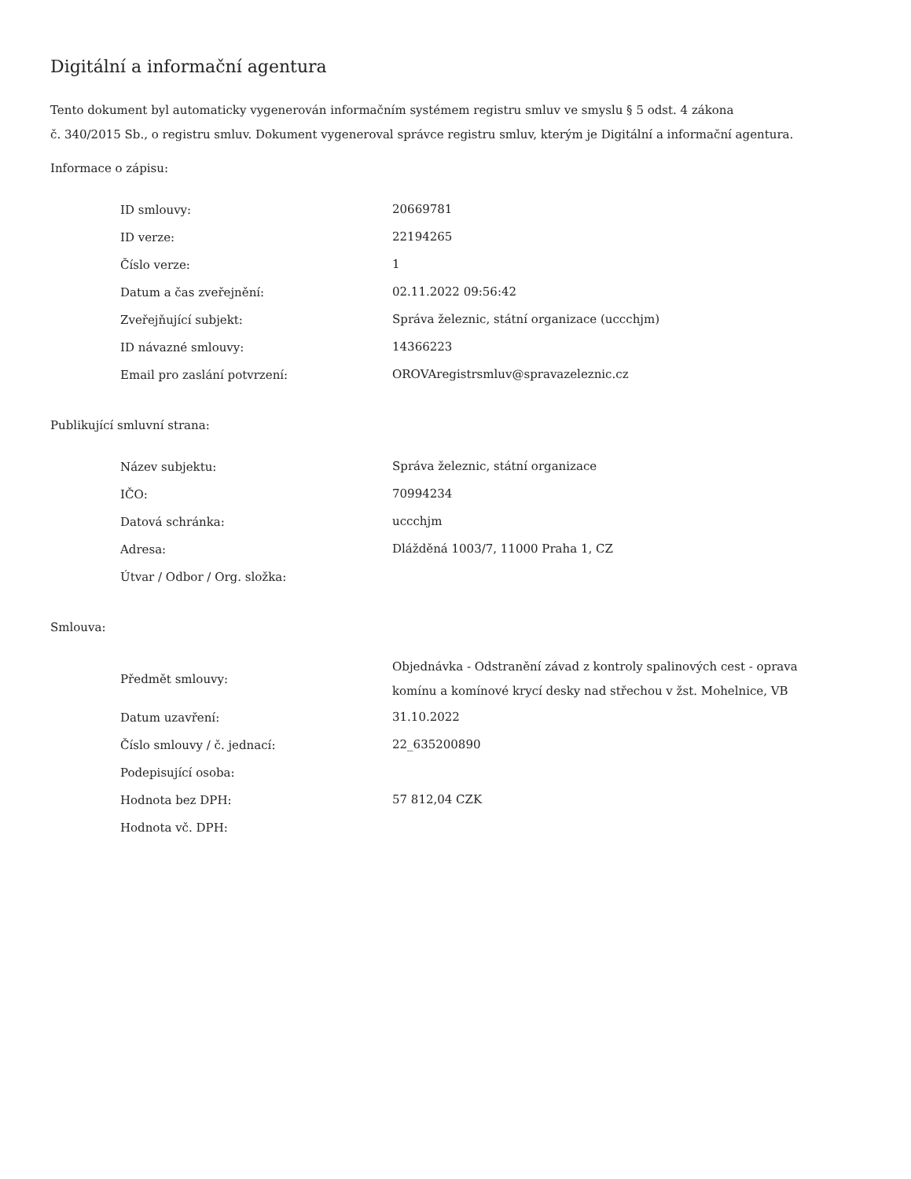Digitální a informační agentura
Tento dokument byl automaticky vygenerován informačním systémem registru smluv ve smyslu § 5 odst. 4 zákona
č. 340/2015 Sb., o registru smluv. Dokument vygeneroval správce registru smluv, kterým je Digitální a informační agentura.
Informace o zápisu:
| ID smlouvy: | 20669781 |
| ID verze: | 22194265 |
| Číslo verze: | 1 |
| Datum a čas zveřejnění: | 02.11.2022 09:56:42 |
| Zveřejňující subjekt: | Správa železnic, státní organizace (uccchjm) |
| ID návazné smlouvy: | 14366223 |
| Email pro zaslání potvrzení: | OROVAregistrsmluv@spravazeleznic.cz |
Publikující smluvní strana:
| Název subjektu: | Správa železnic, státní organizace |
| IČO: | 70994234 |
| Datová schránka: | uccchjm |
| Adresa: | Dlážděná 1003/7, 11000 Praha 1, CZ |
| Útvar / Odbor / Org. složka: | |
Smlouva:
| Předmět smlouvy: | Objednávka - Odstranění závad z kontroly spalinových cest - oprava komínu a komínové krycí desky nad střechou v žst. Mohelnice, VB |
| Datum uzavření: | 31.10.2022 |
| Číslo smlouvy / č. jednací: | 22_635200890 |
| Podepisující osoba: | |
| Hodnota bez DPH: | 57 812,04 CZK |
| Hodnota vč. DPH: | |